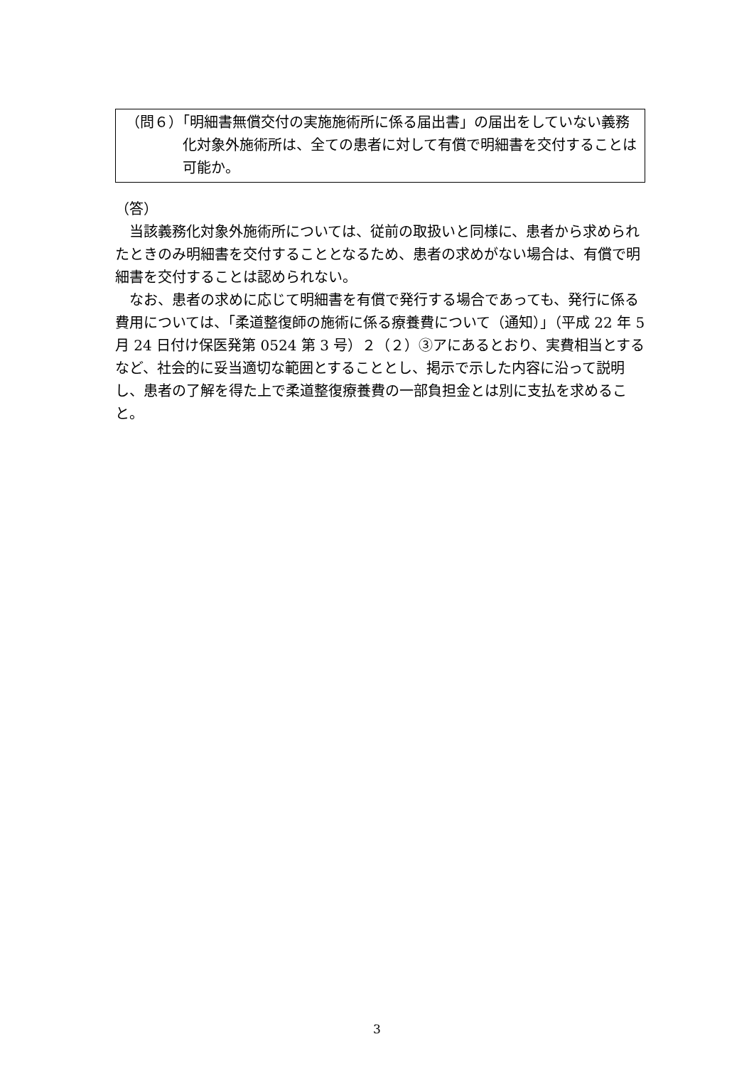（問６）「明細書無償交付の実施施術所に係る届出書」の届出をしていない義務化対象外施術所は、全ての患者に対して有償で明細書を交付することは可能か。
（答）
当該義務化対象外施術所については、従前の取扱いと同様に、患者から求められたときのみ明細書を交付することとなるため、患者の求めがない場合は、有償で明細書を交付することは認められない。
なお、患者の求めに応じて明細書を有償で発行する場合であっても、発行に係る費用については、「柔道整復師の施術に係る療養費について（通知）」（平成 22 年 5 月 24 日付け保医発第 0524 第 3 号）２（２）③アにあるとおり、実費相当とするなど、社会的に妥当適切な範囲とすることとし、掲示で示した内容に沿って説明し、患者の了解を得た上で柔道整復療養費の一部負担金とは別に支払を求めること。
3